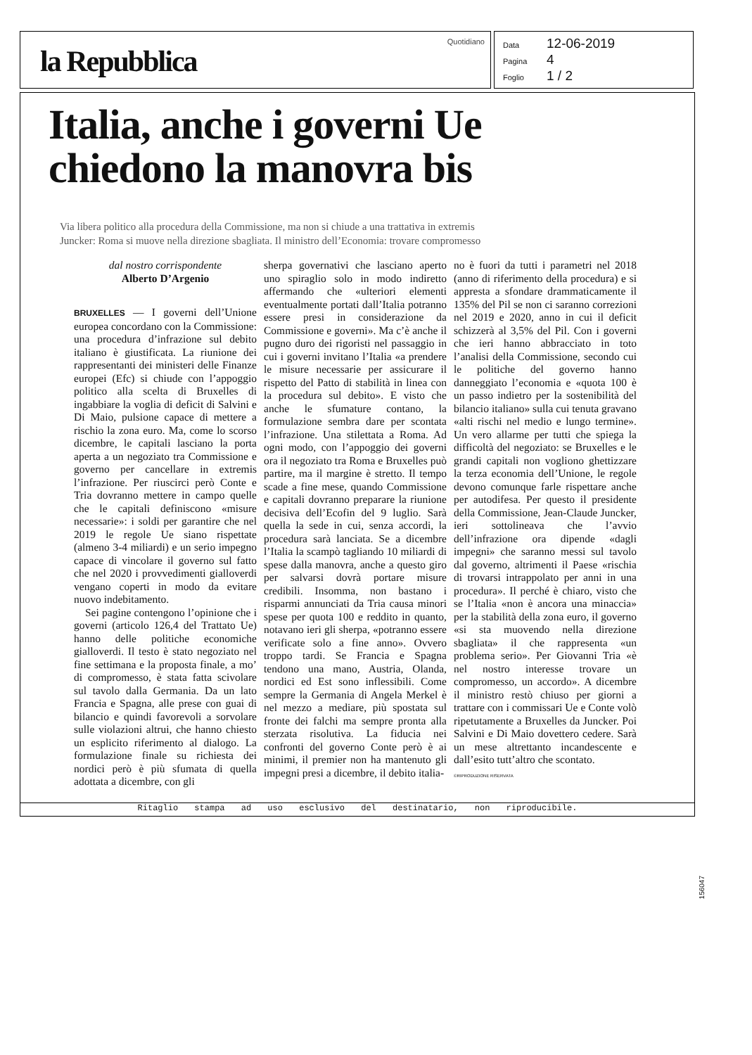la Repubblica
Quotidiano
Data 12-06-2019
Pagina 4
Foglio 1 / 2
Italia, anche i governi Ue
chiedono la manovra bis
Via libera politico alla procedura della Commissione, ma non si chiude a una trattativa in extremis
Juncker: Roma si muove nella direzione sbagliata. Il ministro dell’Economia: trovare compromesso
dal nostro corrispondente
Alberto D’Argenio
BRUXELLES — I governi dell’Unione europea concordano con la Commissione: una procedura d’infrazione sul debito italiano è giustificata. La riunione dei rappresentanti dei ministeri delle Finanze europei (Efc) si chiude con l’appoggio politico alla scelta di Bruxelles di ingabbiare la voglia di deficit di Salvini e Di Maio, pulsione capace di mettere a rischio la zona euro. Ma, come lo scorso dicembre, le capitali lasciano la porta aperta a un negoziato tra Commissione e governo per cancellare in extremis l’infrazione. Per riuscirci però Conte e Tria dovranno mettere in campo quelle che le capitali definiscono «misure necessarie»: i soldi per garantire che nel 2019 le regole Ue siano rispettate (almeno 3-4 miliardi) e un serio impegno capace di vincolare il governo sul fatto che nel 2020 i provvedimenti gialloverdi vengano coperti in modo da evitare nuovo indebitamento.
Sei pagine contengono l’opinione che i governi (articolo 126,4 del Trattato Ue) hanno delle politiche economiche gialloverdi. Il testo è stato negoziato nel fine settimana e la proposta finale, a mo’ di compromesso, è stata fatta scivolare sul tavolo dalla Germania. Da un lato Francia e Spagna, alle prese con guai di bilancio e quindi favorevoli a sorvolare sulle violazioni altrui, che hanno chiesto un esplicito riferimento al dialogo. La formulazione finale su richiesta dei nordici però è più sfumata di quella adottata a dicembre, con gli
sherpa governativi che lasciano aperto uno spiraglio solo in modo indiretto affermando che «ulteriori elementi eventualmente portati dall’Italia potranno essere presi in considerazione da Commissione e governi». Ma c’è anche il pugno duro dei rigoristi nel passaggio in cui i governi invitano l’Italia «a prendere le misure necessarie per assicurare il rispetto del Patto di stabilità in linea con la procedura sul debito». E visto che anche le sfumature contano, la formulazione sembra dare per scontata l’infrazione. Una stilettata a Roma. Ad ogni modo, con l’appoggio dei governi ora il negoziato tra Roma e Bruxelles può partire, ma il margine è stretto. Il tempo scade a fine mese, quando Commissione e capitali dovranno preparare la riunione decisiva dell’Ecofin del 9 luglio. Sarà quella la sede in cui, senza accordi, la procedura sarà lanciata. Se a dicembre l’Italia la scampò tagliando 10 miliardi di spese dalla manovra, anche a questo giro per salvarsi dovrà portare misure credibili. Insomma, non bastano i risparmi annunciati da Tria causa minori spese per quota 100 e reddito in quanto, notavano ieri gli sherpa, «potranno essere verificate solo a fine anno». Ovvero troppo tardi. Se Francia e Spagna tendono una mano, Austria, Olanda, nordici ed Est sono inflessibili. Come sempre la Germania di Angela Merkel è nel mezzo a mediare, più spostata sul fronte dei falchi ma sempre pronta alla sterzata risolutiva. La fiducia nei confronti del governo Conte però è ai minimi, il premier non ha mantenuto gli impegni presi a dicembre, il debito italia-
no è fuori da tutti i parametri nel 2018 (anno di riferimento della procedura) e si appresta a sfondare drammaticamente il 135% del Pil se non ci saranno correzioni nel 2019 e 2020, anno in cui il deficit schizzerà al 3,5% del Pil. Con i governi che ieri hanno abbracciato in toto l’analisi della Commissione, secondo cui le politiche del governo hanno danneggiato l’economia e «quota 100 è un passo indietro per la sostenibilità del bilancio italiano» sulla cui tenuta gravano «alti rischi nel medio e lungo termine». Un vero allarme per tutti che spiega la difficoltà del negoziato: se Bruxelles e le grandi capitali non vogliono ghettizzare la terza economia dell’Unione, le regole devono comunque farle rispettare anche per autodifesa. Per questo il presidente della Commissione, Jean-Claude Juncker, ieri sottolineava che l’avvio dell’infrazione ora dipende «dagli impegni» che saranno messi sul tavolo dal governo, altrimenti il Paese «rischia di trovarsi intrappolato per anni in una procedura». Il perché è chiaro, visto che se l’Italia «non è ancora una minaccia» per la stabilità della zona euro, il governo «si sta muovendo nella direzione sbagliata» il che rappresenta «un problema serio». Per Giovanni Tria «è nel nostro interesse trovare un compromesso, un accordo». A dicembre il ministro restò chiuso per giorni a trattare con i commissari Ue e Conte volò ripetutamente a Bruxelles da Juncker. Poi Salvini e Di Maio dovettero cedere. Sarà un mese altrettanto incandescente e dall’esito tutt’altro che scontato.
©RIPRODUZIONE RISERVATA
Ritaglio stampa ad uso esclusivo del destinatario, non riproducibile.
156047